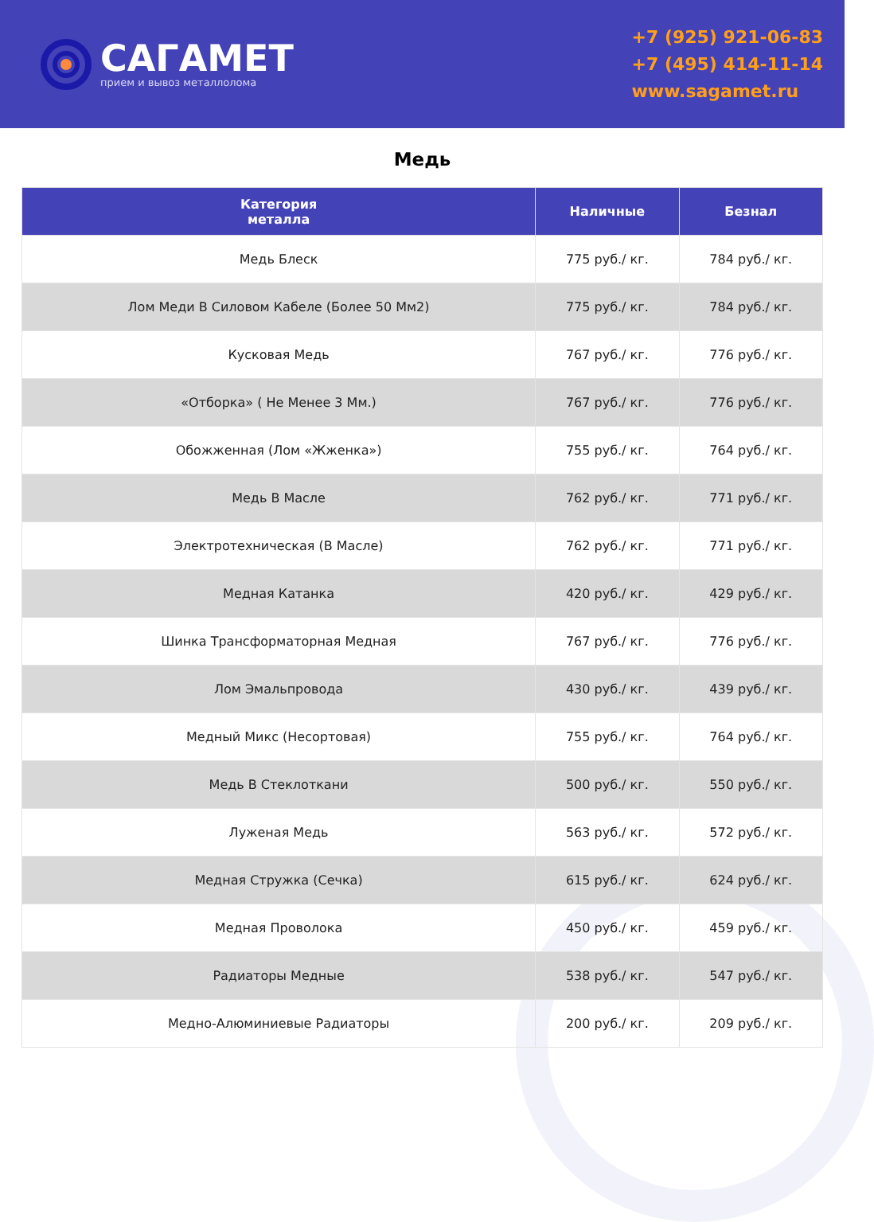САГАМЕТ
прием и вывоз металлолома
+7 (925) 921-06-83
+7 (495) 414-11-14
www.sagamet.ru
Медь
| Категория металла | Наличные | Безнал |
| --- | --- | --- |
| Медь Блеск | 775 руб./ кг. | 784 руб./ кг. |
| Лом Меди В Силовом Кабеле (Более 50 Мм2) | 775 руб./ кг. | 784 руб./ кг. |
| Кусковая Медь | 767 руб./ кг. | 776 руб./ кг. |
| «Отборка» ( Не Менее 3 Мм.) | 767 руб./ кг. | 776 руб./ кг. |
| Обожженная (Лом «Жженка») | 755 руб./ кг. | 764 руб./ кг. |
| Медь В Масле | 762 руб./ кг. | 771 руб./ кг. |
| Электротехническая (В Масле) | 762 руб./ кг. | 771 руб./ кг. |
| Медная Катанка | 420 руб./ кг. | 429 руб./ кг. |
| Шинка Трансформаторная Медная | 767 руб./ кг. | 776 руб./ кг. |
| Лом Эмальпровода | 430 руб./ кг. | 439 руб./ кг. |
| Медный Микс (Несортовая) | 755 руб./ кг. | 764 руб./ кг. |
| Медь В Стеклоткани | 500 руб./ кг. | 550 руб./ кг. |
| Луженая Медь | 563 руб./ кг. | 572 руб./ кг. |
| Медная Стружка (Сечка) | 615 руб./ кг. | 624 руб./ кг. |
| Медная Проволока | 450 руб./ кг. | 459 руб./ кг. |
| Радиаторы Медные | 538 руб./ кг. | 547 руб./ кг. |
| Медно-Алюминиевые Радиаторы | 200 руб./ кг. | 209 руб./ кг. |